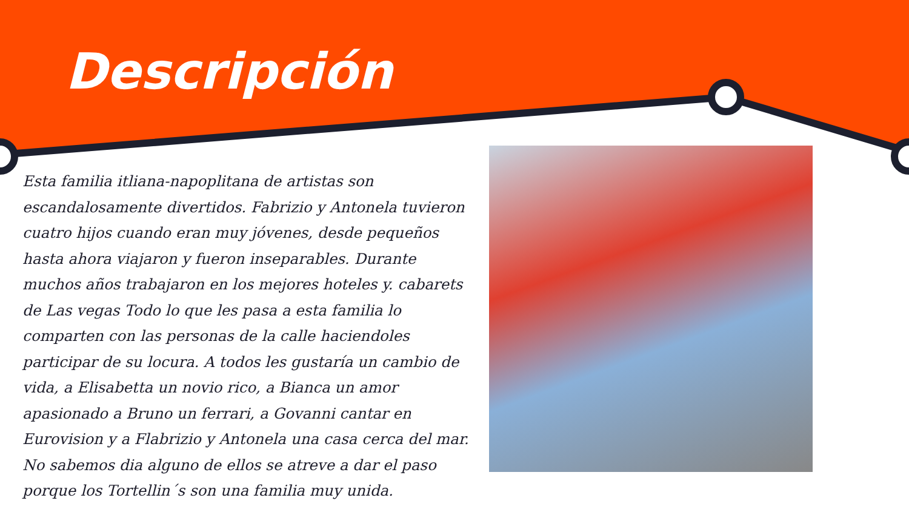Descripción
Esta familia itliana-napoplitana de artistas son escandalosamente divertidos. Fabrizio y Antonela tuvieron cuatro hijos cuando eran muy jóvenes, desde pequeños hasta ahora viajaron y fueron inseparables. Durante muchos años trabajaron en los mejores hoteles y. cabarets de Las vegas Todo lo que les pasa a esta familia lo comparten con las personas de la calle haciendoles participar de su locura. A todos les gustaría un cambio de vida, a Elisabetta un novio rico, a Bianca un amor apasionado a Bruno un ferrari, a Govanni cantar en Eurovision y a Flabrizio y Antonela una casa cerca del mar. No sabemos dia alguno de ellos se atreve a dar el paso porque los Tortellin´s son una familia muy unida.